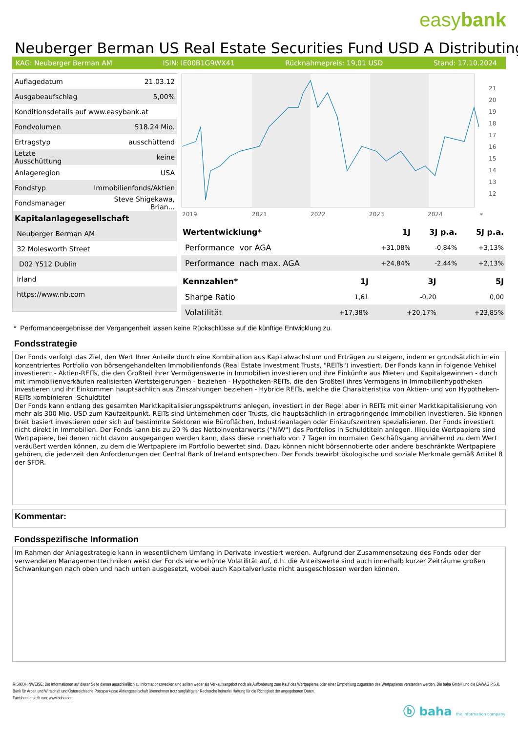easybank
Neuberger Berman US Real Estate Securities Fund USD A Distributing (
KAG: Neuberger Berman AM ISIN: IE00B1G9WX41 Rücknahmepreis: 19,01 USD Stand: 17.10.2024
| Auflagedatum | 21.03.12 |
| Ausgabeaufschlag | 5,00% |
| Konditionsdetails auf www.easybank.at | |
| Fondvolumen | 518.24 Mio. |
| Ertragstyp | ausschüttend |
| Letzte Ausschüttung | keine |
| Anlageregion | USA |
| Fondstyp | Immobilienfonds/Aktien |
| Fondsmanager | Steve Shigekawa, Brian... |
| Kapitalanlagegesellschaft | |
| Neuberger Berman AM | |
| 32 Molesworth Street | |
| D02 Y512 Dublin | |
| Irland | |
| https://www.nb.com | |
21
20
19
18
17
16
15
14
13
12
2019
2021
2022
2023
2024
*
| Wertentwicklung* | 1J | 3J p.a. | 5J p.a. |
| --- | --- | --- | --- |
| Performance vor AGA | +31,08% | -0,84% | +3,13% |
| Performance nach max. AGA | +24,84% | -2,44% | +2,13% |
| Kennzahlen* | 1J | 3J | 5J |
| --- | --- | --- | --- |
| Sharpe Ratio | 1,61 | -0,20 | 0,00 |
| Volatilität | +17,38% | +20,17% | +23,85% |
* Performanceergebnisse der Vergangenheit lassen keine Rückschlüsse auf die künftige Entwicklung zu.
Fondsstrategie
Der Fonds verfolgt das Ziel, den Wert Ihrer Anteile durch eine Kombination aus Kapitalwachstum und Erträgen zu steigern, indem er grundsätzlich in ein konzentriertes Portfolio von börsengehandelten Immobilienfonds (Real Estate Investment Trusts, "REITs") investiert. Der Fonds kann in folgende Vehikel investieren: - Aktien-REITs, die den Großteil ihrer Vermögenswerte in Immobilien investieren und ihre Einkünfte aus Mieten und Kapitalgewinnen - durch mit Immobilienverkäufen realisierten Wertsteigerungen - beziehen - Hypotheken-REITs, die den Großteil ihres Vermögens in Immobilienhypotheken investieren und ihr Einkommen hauptsächlich aus Zinszahlungen beziehen - Hybride REITs, welche die Charakteristika von Aktien- und von Hypotheken-REITs kombinieren -Schuldtitel
Der Fonds kann entlang des gesamten Marktkapitalisierungsspektrums anlegen, investiert in der Regel aber in REITs mit einer Marktkapitalisierung von mehr als 300 Mio. USD zum Kaufzeitpunkt. REITs sind Unternehmen oder Trusts, die hauptsächlich in ertragbringende Immobilien investieren. Sie können breit basiert investieren oder sich auf bestimmte Sektoren wie Büroflächen, Industrieanlagen oder Einkaufszentren spezialisieren. Der Fonds investiert nicht direkt in Immobilien. Der Fonds kann bis zu 20 % des Nettoinventarwerts ("NIW") des Portfolios in Schuldtiteln anlegen. Illiquide Wertpapiere sind Wertpapiere, bei denen nicht davon ausgegangen werden kann, dass diese innerhalb von 7 Tagen im normalen Geschäftsgang annähernd zu dem Wert veräußert werden können, zu dem die Wertpapiere im Portfolio bewertet sind. Dazu können nicht börsennotierte oder andere beschränkte Wertpapiere gehören, die jederzeit den Anforderungen der Central Bank of Ireland entsprechen. Der Fonds bewirbt ökologische und soziale Merkmale gemäß Artikel 8 der SFDR.
Kommentar:
Fondsspezifische Information
Im Rahmen der Anlagestrategie kann in wesentlichem Umfang in Derivate investiert werden. Aufgrund der Zusammensetzung des Fonds oder der verwendeten Managementtechniken weist der Fonds eine erhöhte Volatilität auf, d.h. die Anteilswerte sind auch innerhalb kurzer Zeiträume großen Schwankungen nach oben und nach unten ausgesetzt, wobei auch Kapitalverluste nicht ausgeschlossen werden können.
RISIKOHINWEISE: Die Informationen auf dieser Seite dienen ausschließlich zu Informationszwecken und sollten weder als Verkaufsangebot noch als Aufforderung zum Kauf des Wertpapieres oder einer Empfehlung zugunsten des Wertpapieres verstanden werden. Die baha GmbH und die BAWAG P.S.K. Bank für Arbeit und Wirtschaft und Österreichische Postsparkasse Aktiengesellschaft übernehmen trotz sorgfältigster Recherche keinerlei Haftung für die Richtigkeit der angegebenen Daten.
Factsheet erstellt von: www.baha.com
ⓑ baha the information company